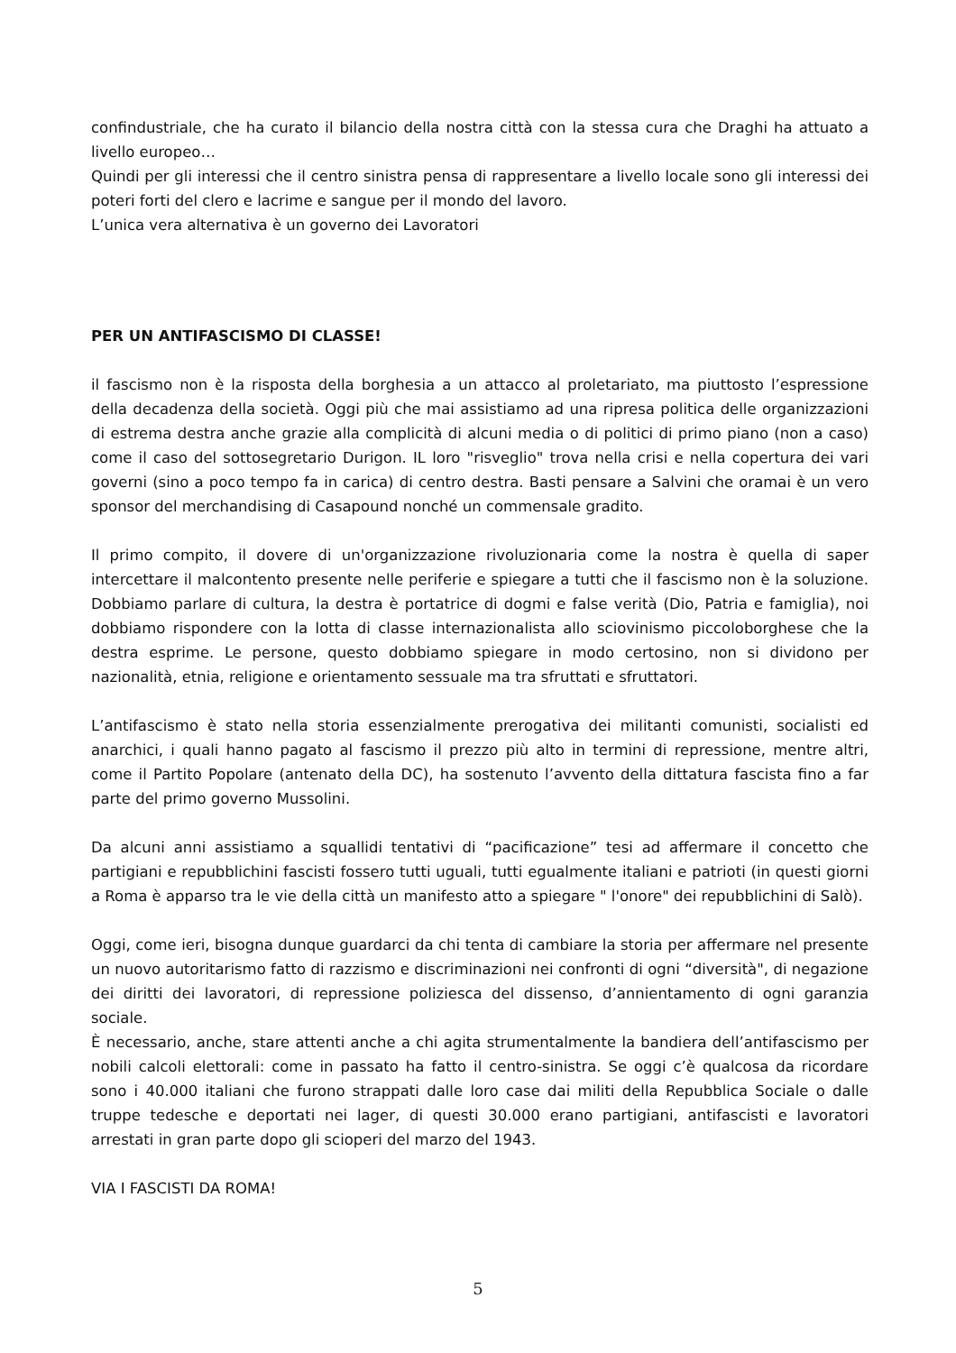confindustriale, che ha curato il bilancio della nostra città con la stessa cura che Draghi ha attuato a livello europeo…
Quindi per gli interessi che il centro sinistra pensa di rappresentare a livello locale sono gli interessi dei poteri forti del clero e lacrime e sangue per il mondo del lavoro.
L’unica vera alternativa è un governo dei Lavoratori
PER UN ANTIFASCISMO DI CLASSE!
il fascismo non è la risposta della borghesia a un attacco al proletariato, ma piuttosto l’espressione della decadenza della società. Oggi più che mai assistiamo ad una ripresa politica delle organizzazioni di estrema destra anche grazie alla complicità di alcuni media o di politici di primo piano (non a caso) come il caso del sottosegretario Durigon. IL loro "risveglio" trova nella crisi e nella copertura dei vari governi (sino a poco tempo fa in carica) di centro destra. Basti pensare a Salvini che oramai è un vero sponsor del merchandising di Casapound nonché un commensale gradito.
Il primo compito, il dovere di un'organizzazione rivoluzionaria come la nostra è quella di saper intercettare il malcontento presente nelle periferie e spiegare a tutti che il fascismo non è la soluzione. Dobbiamo parlare di cultura, la destra è portatrice di dogmi e false verità (Dio, Patria e famiglia), noi dobbiamo rispondere con la lotta di classe internazionalista allo sciovinismo piccoloborghese che la destra esprime. Le persone, questo dobbiamo spiegare in modo certosino, non si dividono per nazionalità, etnia, religione e orientamento sessuale ma tra sfruttati e sfruttatori.
L’antifascismo è stato nella storia essenzialmente prerogativa dei militanti comunisti, socialisti ed anarchici, i quali hanno pagato al fascismo il prezzo più alto in termini di repressione, mentre altri, come il Partito Popolare (antenato della DC), ha sostenuto l’avvento della dittatura fascista fino a far parte del primo governo Mussolini.
Da alcuni anni assistiamo a squallidi tentativi di “pacificazione” tesi ad affermare il concetto che partigiani e repubblichini fascisti fossero tutti uguali, tutti egualmente italiani e patrioti (in questi giorni a Roma è apparso tra le vie della città un manifesto atto a spiegare " l'onore" dei repubblichini di Salò).
Oggi, come ieri, bisogna dunque guardarci da chi tenta di cambiare la storia per affermare nel presente un nuovo autoritarismo fatto di razzismo e discriminazioni nei confronti di ogni “diversità", di negazione dei diritti dei lavoratori, di repressione poliziesca del dissenso, d’annientamento di ogni garanzia sociale.
È necessario, anche, stare attenti anche a chi agita strumentalmente la bandiera dell’antifascismo per nobili calcoli elettorali: come in passato ha fatto il centro-sinistra. Se oggi c’è qualcosa da ricordare sono i 40.000 italiani che furono strappati dalle loro case dai militi della Repubblica Sociale o dalle truppe tedesche e deportati nei lager, di questi 30.000 erano partigiani, antifascisti e lavoratori arrestati in gran parte dopo gli scioperi del marzo del 1943.
VIA I FASCISTI DA ROMA!
5